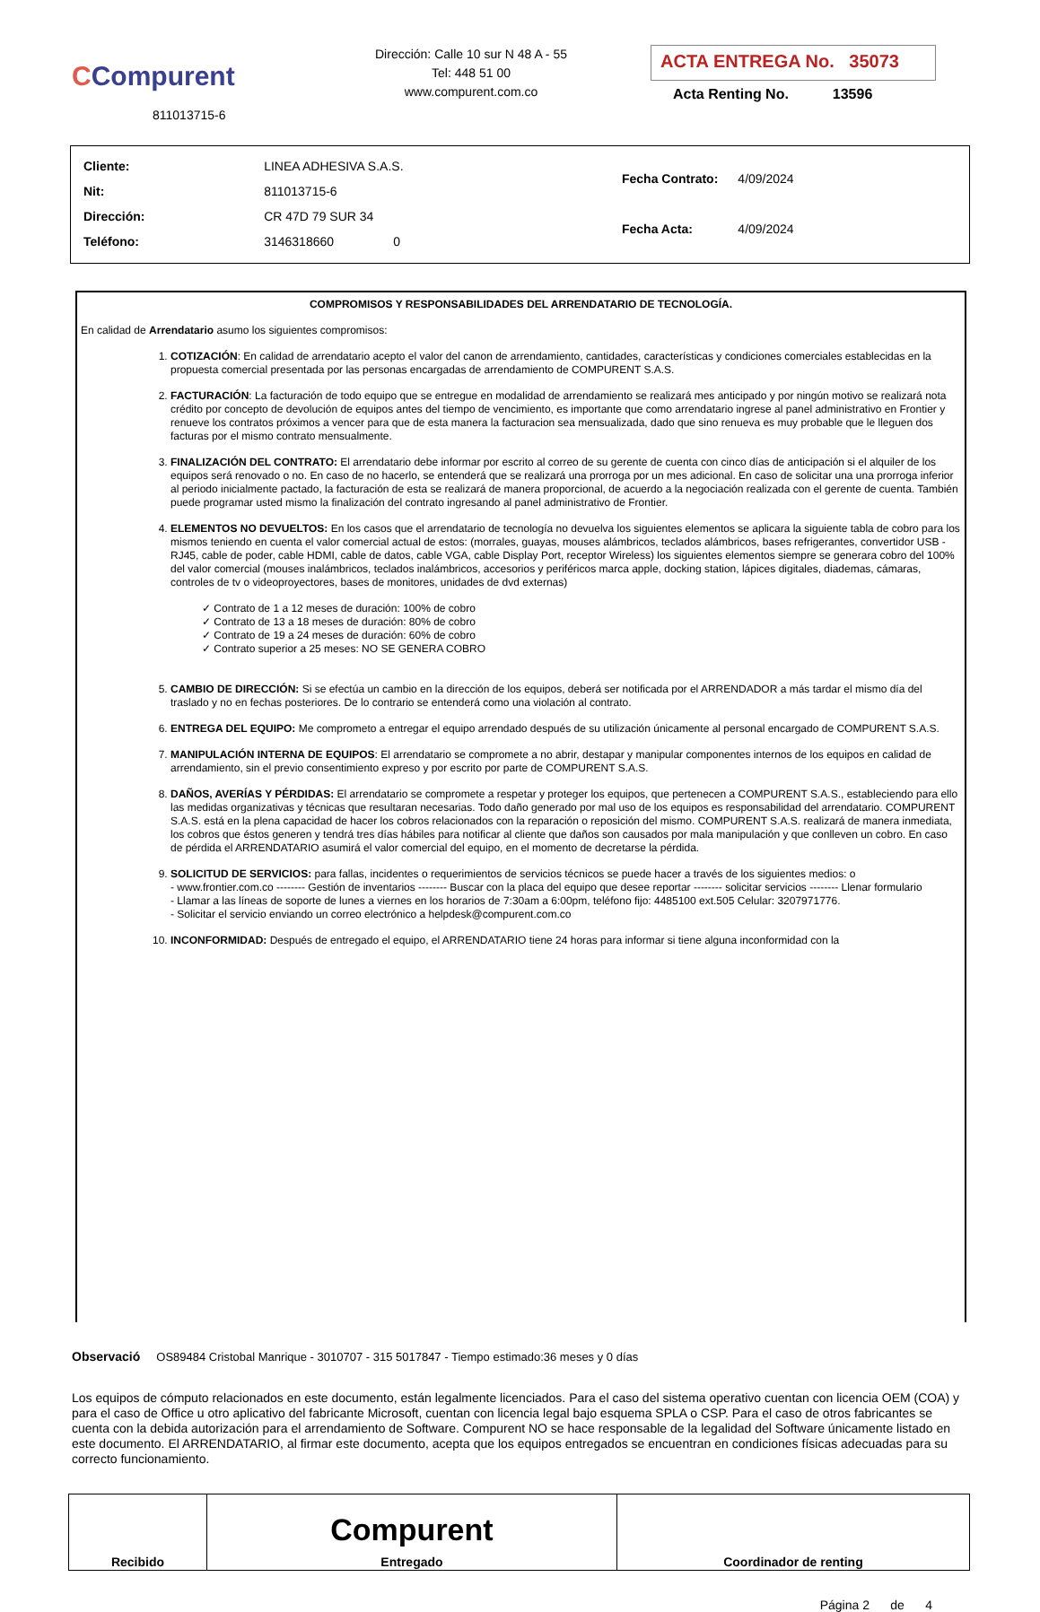CCompurent
811013715-6
Dirección: Calle 10 sur N 48 A - 55
Tel: 448 51 00
www.compurent.com.co
ACTA ENTREGA No. 35073
Acta Renting No. 13596
| Cliente: | LINEA ADHESIVA S.A.S. |
| Nit: | 811013715-6 |
| Dirección: | CR 47D 79 SUR 34 |
| Teléfono: | 3146318660 0 |
| Fecha Contrato: | 4/09/2024 |
| Fecha Acta: | 4/09/2024 |
COMPROMISOS Y RESPONSABILIDADES DEL ARRENDATARIO DE TECNOLOGÍA.
En calidad de Arrendatario asumo los siguientes compromisos:
1. COTIZACIÓN: En calidad de arrendatario acepto el valor del canon de arrendamiento, cantidades, características y condiciones comerciales establecidas en la propuesta comercial presentada por las personas encargadas de arrendamiento de COMPURENT S.A.S.
2. FACTURACIÓN: La facturación de todo equipo que se entregue en modalidad de arrendamiento se realizará mes anticipado y por ningún motivo se realizará nota crédito por concepto de devolución de equipos antes del tiempo de vencimiento, es importante que como arrendatario ingrese al panel administrativo en Frontier y renueve los contratos próximos a vencer para que de esta manera la facturacion sea mensualizada, dado que sino renueva es muy probable que le lleguen dos facturas por el mismo contrato mensualmente.
3. FINALIZACIÓN DEL CONTRATO: El arrendatario debe informar por escrito al correo de su gerente de cuenta con cinco días de anticipación si el alquiler de los equipos será renovado o no. En caso de no hacerlo, se entenderá que se realizará una prorroga por un mes adicional. En caso de solicitar una una prorroga inferior al periodo inicialmente pactado, la facturación de esta se realizará de manera proporcional, de acuerdo a la negociación realizada con el gerente de cuenta. También puede programar usted mismo la finalización del contrato ingresando al panel administrativo de Frontier.
4. ELEMENTOS NO DEVUELTOS: En los casos que el arrendatario de tecnología no devuelva los siguientes elementos se aplicara la siguiente tabla de cobro para los mismos teniendo en cuenta el valor comercial actual de estos: (morrales, guayas, mouses alámbricos, teclados alámbricos, bases refrigerantes, convertidor USB - RJ45, cable de poder, cable HDMI, cable de datos, cable VGA, cable Display Port, receptor Wireless) los siguientes elementos siempre se generara cobro del 100% del valor comercial (mouses inalámbricos, teclados inalámbricos, accesorios y periféricos marca apple, docking station, lápices digitales, diademas, cámaras, controles de tv o videoproyectores, bases de monitores, unidades de dvd externas)
✓ Contrato de 1 a 12 meses de duración: 100% de cobro
✓ Contrato de 13 a 18 meses de duración: 80% de cobro
✓ Contrato de 19 a 24 meses de duración: 60% de cobro
✓ Contrato superior a 25 meses: NO SE GENERA COBRO
5. CAMBIO DE DIRECCIÓN: Si se efectúa un cambio en la dirección de los equipos, deberá ser notificada por el ARRENDADOR a más tardar el mismo día del traslado y no en fechas posteriores. De lo contrario se entenderá como una violación al contrato.
6. ENTREGA DEL EQUIPO: Me comprometo a entregar el equipo arrendado después de su utilización únicamente al personal encargado de COMPURENT S.A.S.
7. MANIPULACIÓN INTERNA DE EQUIPOS: El arrendatario se compromete a no abrir, destapar y manipular componentes internos de los equipos en calidad de arrendamiento, sin el previo consentimiento expreso y por escrito por parte de COMPURENT S.A.S.
8. DAÑOS, AVERÍAS Y PÉRDIDAS: El arrendatario se compromete a respetar y proteger los equipos, que pertenecen a COMPURENT S.A.S., estableciendo para ello las medidas organizativas y técnicas que resultaran necesarias. Todo daño generado por mal uso de los equipos es responsabilidad del arrendatario. COMPURENT S.A.S. está en la plena capacidad de hacer los cobros relacionados con la reparación o reposición del mismo. COMPURENT S.A.S. realizará de manera inmediata, los cobros que éstos generen y tendrá tres días hábiles para notificar al cliente que daños son causados por mala manipulación y que conlleven un cobro. En caso de pérdida el ARRENDATARIO asumirá el valor comercial del equipo, en el momento de decretarse la pérdida.
9. SOLICITUD DE SERVICIOS: para fallas, incidentes o requerimientos de servicios técnicos se puede hacer a través de los siguientes medios: o
- www.frontier.com.co -------- Gestión de inventarios -------- Buscar con la placa del equipo que desee reportar -------- solicitar servicios -------- Llenar formulario
- Llamar a las líneas de soporte de lunes a viernes en los horarios de 7:30am a 6:00pm, teléfono fijo: 4485100 ext.505 Celular: 3207971776.
- Solicitar el servicio enviando un correo electrónico a helpdesk@compurent.com.co
10. INCONFORMIDAD: Después de entregado el equipo, el ARRENDATARIO tiene 24 horas para informar si tiene alguna inconformidad con la
Observació OS89484 Cristobal Manrique - 3010707 - 315 5017847 - Tiempo estimado:36 meses y 0 días
Los equipos de cómputo relacionados en este documento, están legalmente licenciados. Para el caso del sistema operativo cuentan con licencia OEM (COA) y para el caso de Office u otro aplicativo del fabricante Microsoft, cuentan con licencia legal bajo esquema SPLA o CSP. Para el caso de otros fabricantes se cuenta con la debida autorización para el arrendamiento de Software. Compurent NO se hace responsable de la legalidad del Software únicamente listado en este documento. El ARRENDATARIO, al firmar este documento, acepta que los equipos entregados se encuentran en condiciones físicas adecuadas para su correcto funcionamiento.
| Recibido | Compurent Entregado | Coordinador de renting |
Página 2 de 4